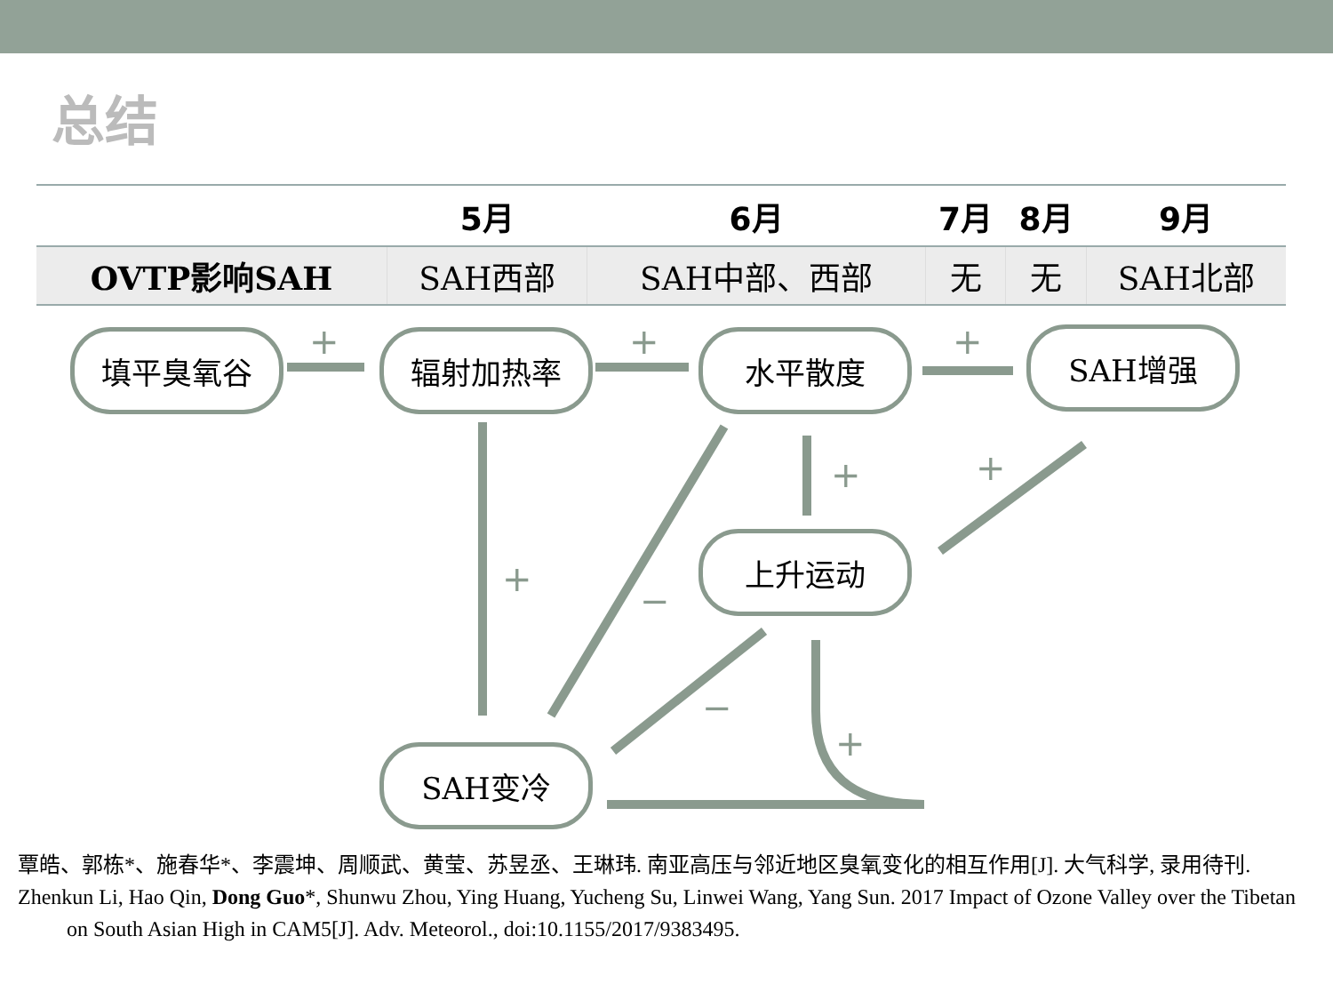总结
| | 5月 | 6月 | 7月 | 8月 | 9月 |
| --- | --- | --- | --- | --- | --- |
| OVTP影响SAH | SAH西部 | SAH中部、西部 | 无 | 无 | SAH北部 |
+
+
+
+
−
+
+
−
+
填平臭氧谷 辐射加热率 水平散度 SAH增强
上升运动
SAH变冷
覃皓、郭栋*、施春华*、李震坤、周顺武、黄莹、苏昱丞、王琳玮. 南亚高压与邻近地区臭氧变化的相互作用[J]. 大气科学, 录用待刊.
Zhenkun Li, Hao Qin, Dong Guo*, Shunwu Zhou, Ying Huang, Yucheng Su, Linwei Wang, Yang Sun. 2017 Impact of Ozone Valley over the Tibetan on South Asian High in CAM5[J]. Adv. Meteorol., doi:10.1155/2017/9383495.